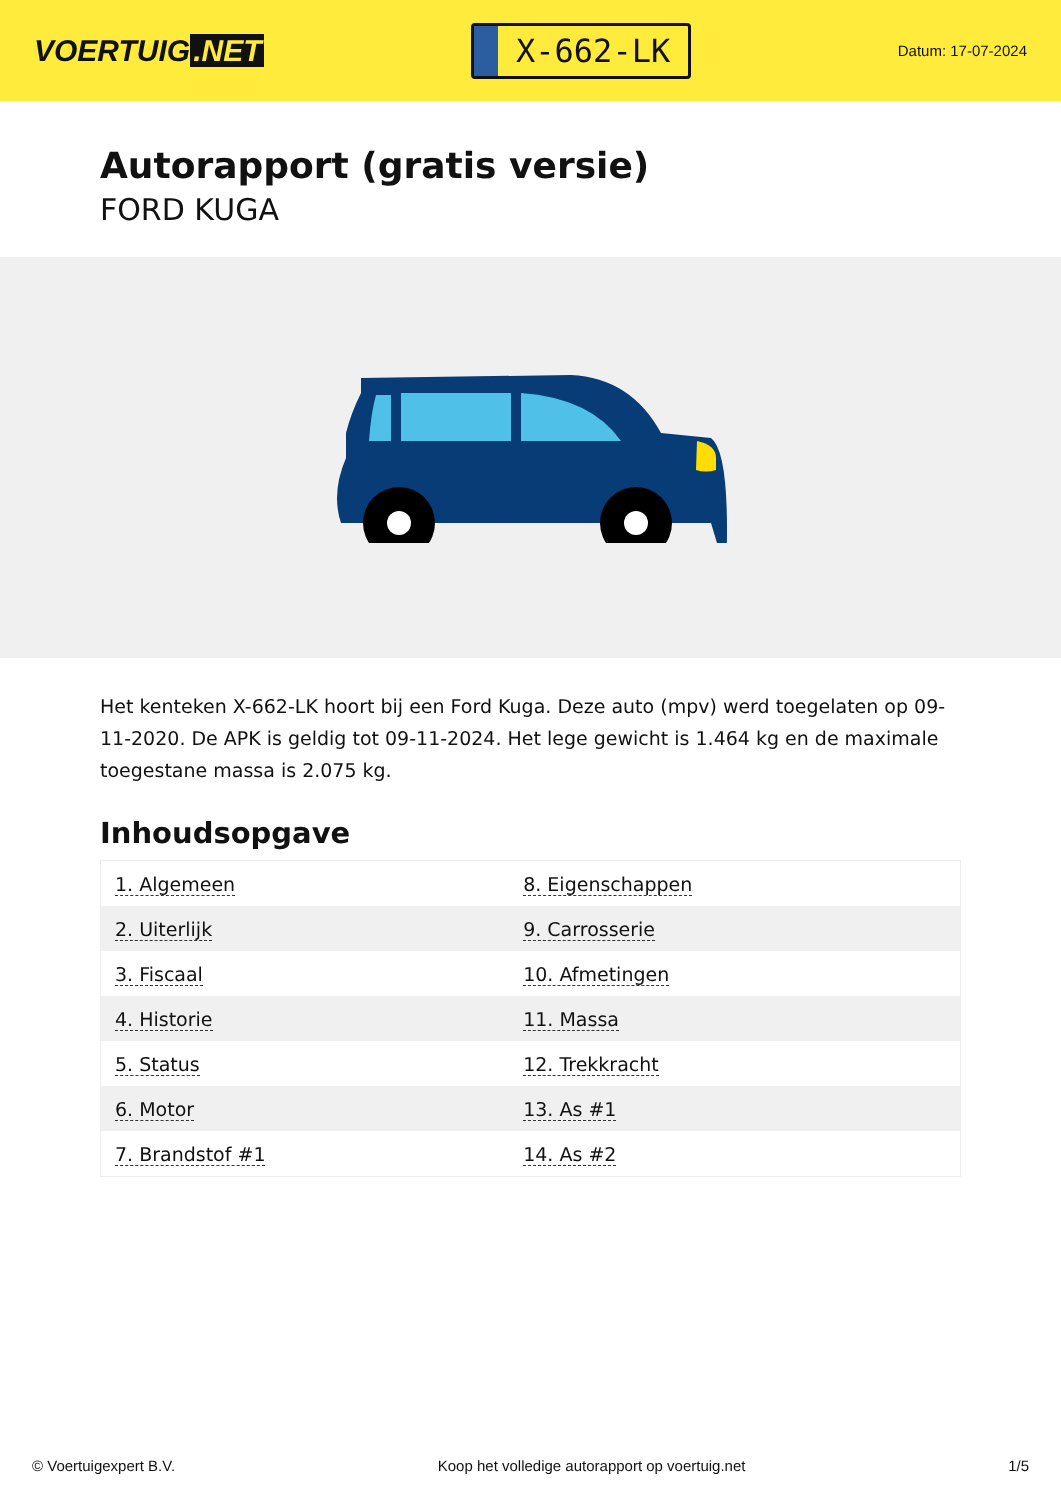VOERTUIG.NET
X-662-LK
Datum: 17-07-2024
Autorapport (gratis versie)
FORD KUGA
Het kenteken X-662-LK hoort bij een Ford Kuga. Deze auto (mpv) werd toegelaten op 09-11-2020. De APK is geldig tot 09-11-2024. Het lege gewicht is 1.464 kg en de maximale toegestane massa is 2.075 kg.
Inhoudsopgave
| 1. Algemeen | 8. Eigenschappen |
| 2. Uiterlijk | 9. Carrosserie |
| 3. Fiscaal | 10. Afmetingen |
| 4. Historie | 11. Massa |
| 5. Status | 12. Trekkracht |
| 6. Motor | 13. As #1 |
| 7. Brandstof #1 | 14. As #2 |
© Voertuigexpert B.V. Koop het volledige autorapport op voertuig.net 1/5